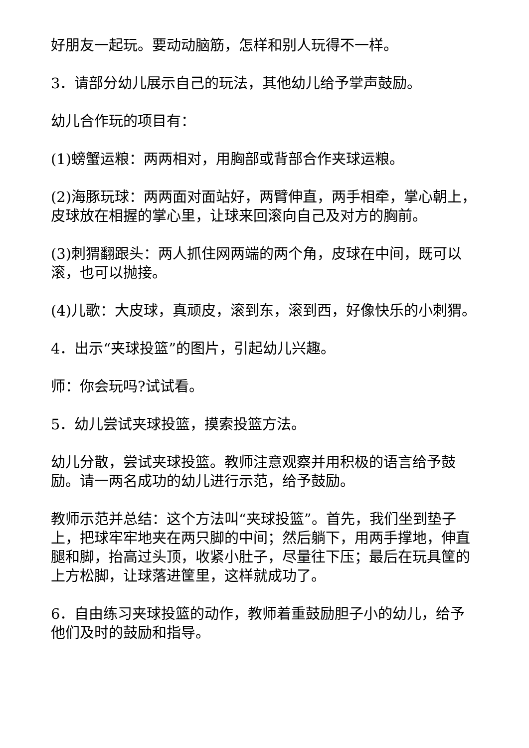好朋友一起玩。要动动脑筋，怎样和别人玩得不一样。
3．请部分幼儿展示自己的玩法，其他幼儿给予掌声鼓励。
幼儿合作玩的项目有：
(1)螃蟹运粮：两两相对，用胸部或背部合作夹球运粮。
(2)海豚玩球：两两面对面站好，两臂伸直，两手相牵，掌心朝上，皮球放在相握的掌心里，让球来回滚向自己及对方的胸前。
(3)刺猬翻跟头：两人抓住网两端的两个角，皮球在中间，既可以滚，也可以抛接。
(4)儿歌：大皮球，真顽皮，滚到东，滚到西，好像快乐的小刺猬。
4．出示“夹球投篮”的图片，引起幼儿兴趣。
师：你会玩吗?试试看。
5．幼儿尝试夹球投篮，摸索投篮方法。
幼儿分散，尝试夹球投篮。教师注意观察并用积极的语言给予鼓励。请一两名成功的幼儿进行示范，给予鼓励。
教师示范并总结：这个方法叫“夹球投篮”。首先，我们坐到垫子上，把球牢牢地夹在两只脚的中间；然后躺下，用两手撑地，伸直腿和脚，抬高过头顶，收紧小肚子，尽量往下压；最后在玩具筐的上方松脚，让球落进筐里，这样就成功了。
6．自由练习夹球投篮的动作，教师着重鼓励胆子小的幼儿，给予他们及时的鼓励和指导。